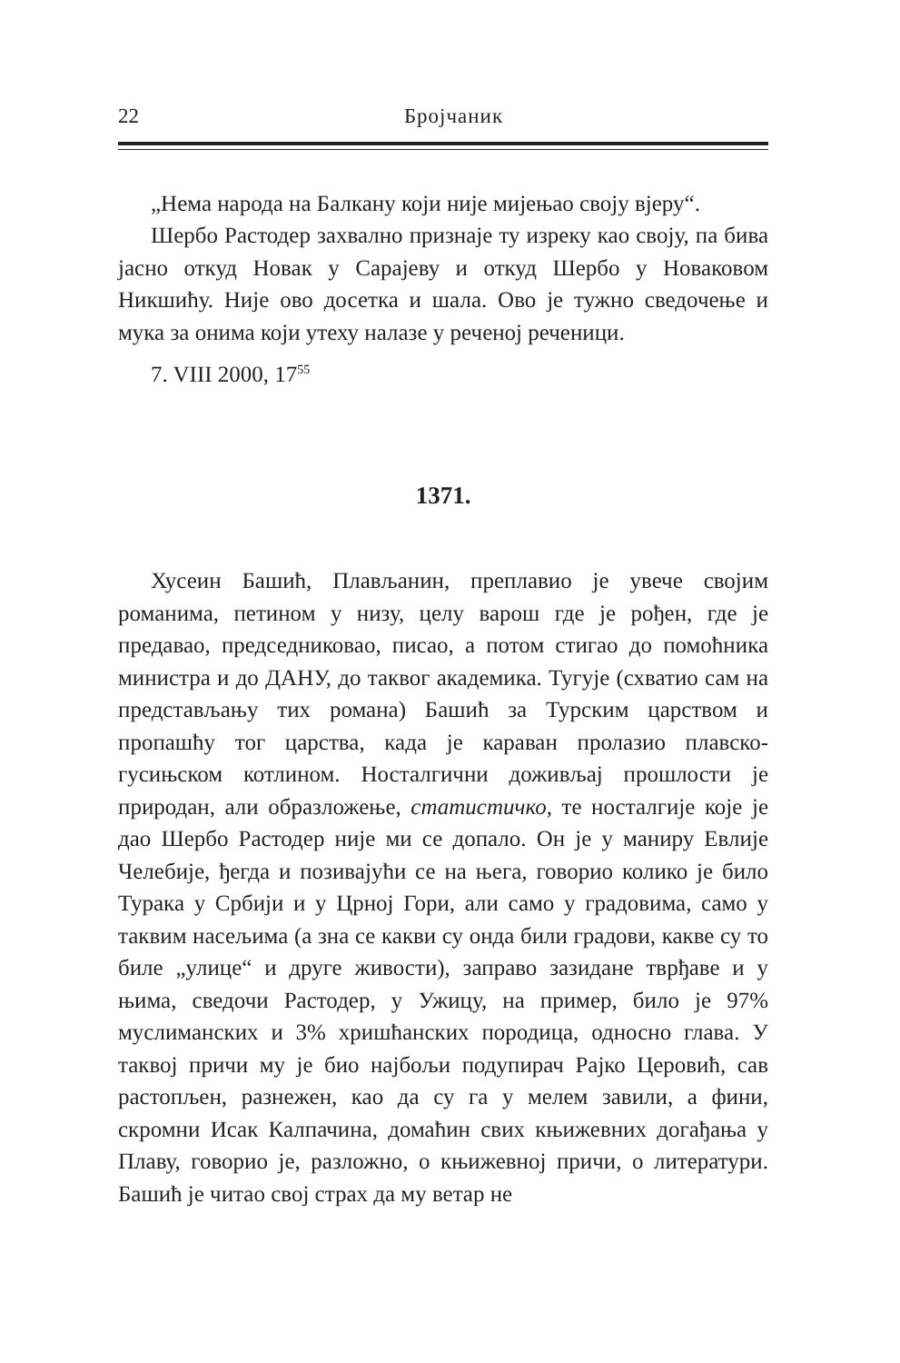22 Бројчаник
„Нема народа на Балкану који није мијењао своју вјеру“.
Шербо Растодер захвално признаје ту изреку као своју, па бива јасно откуд Новак у Сарајеву и откуд Шербо у Новаковом Никшићу. Није ово досетка и шала. Ово је тужно сведочење и мука за онима који утеху налазе у реченој реченици.
7. VIII 2000, 17<sup>55</sup>
1371.
Хусеин Башић, Плављанин, преплавио је увече својим романима, петином у низу, целу варош где је рођен, где је предавао, председниковао, писао, а потом стигао до помоћника министра и до ДАНУ, до таквог академика. Тугује (схватио сам на представљању тих романа) Башић за Турским царством и пропашћу тог царства, када је караван пролазио плавско-гусињском котлином. Носталгични доживљај прошлости је природан, али образложење, статистичко, те носталгије које је дао Шербо Растодер није ми се допало. Он је у маниру Евлије Челебије, ђегда и позивајући се на њега, говорио колико је било Турака у Србији и у Црној Гори, али само у градовима, само у таквим насељима (а зна се какви су онда били градови, какве су то биле „улице“ и друге живости), заправо зазидане тврђаве и у њима, сведочи Растодер, у Ужицу, на пример, било је 97% муслиманских и 3% хришћанских породица, односно глава. У таквој причи му је био најбољи подупирач Рајко Церовић, сав растопљен, разнежен, као да су га у мелем завили, а фини, скромни Исак Калпачина, домаћин свих књижевних догађања у Плаву, говорио је, разложно, о књижевној причи, о литератури. Башић је читао свој страх да му ветар не